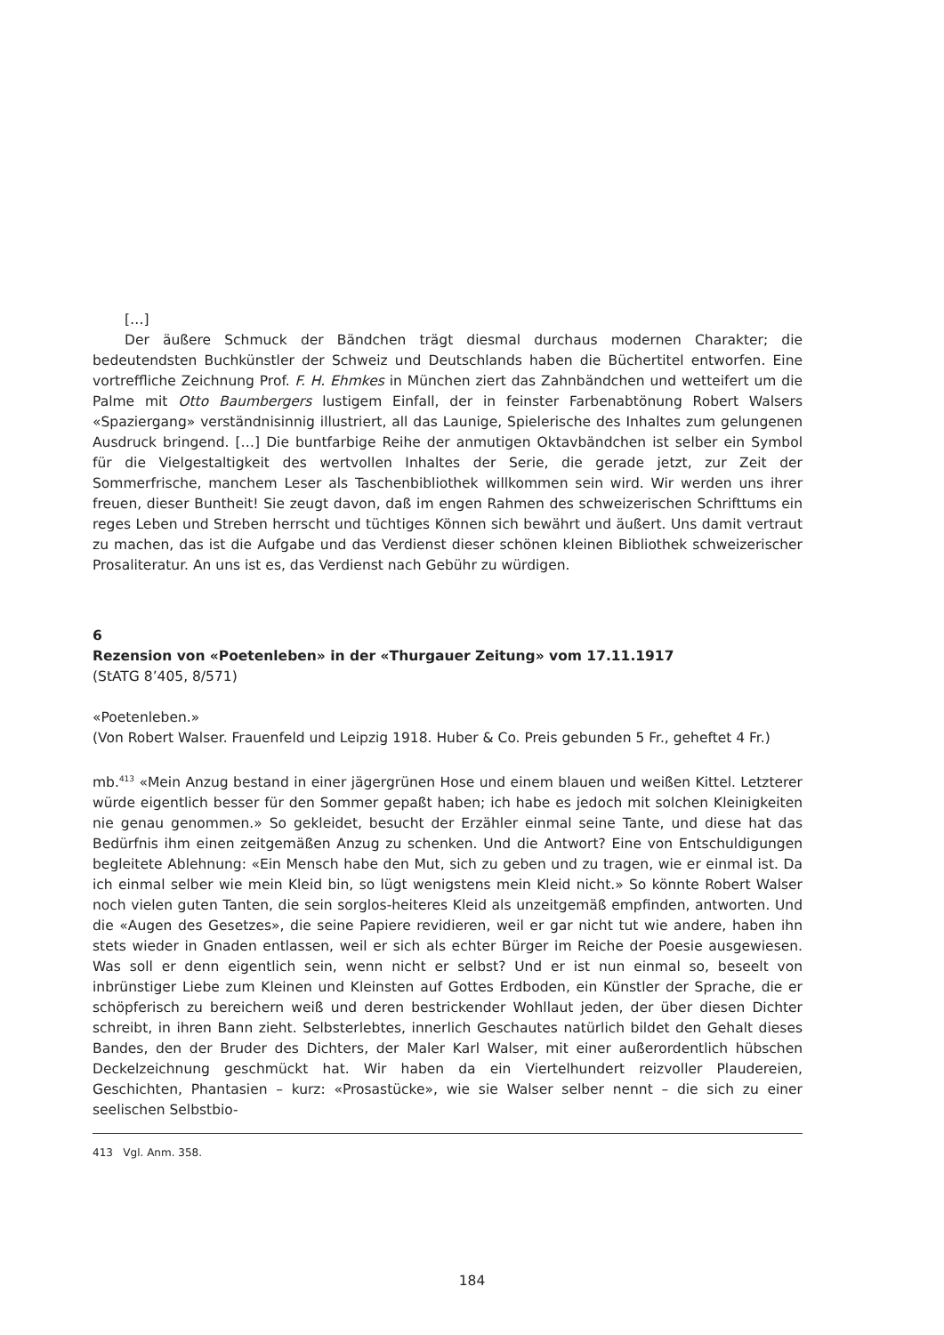[…]
Der äußere Schmuck der Bändchen trägt diesmal durchaus modernen Charakter; die bedeutendsten Buchkünstler der Schweiz und Deutschlands haben die Büchertitel entworfen. Eine vortreffliche Zeichnung Prof. F. H. Ehmkes in München ziert das Zahnbändchen und wetteifert um die Palme mit Otto Baumbergers lustigem Einfall, der in feinster Farbenabtönung Robert Walsers «Spaziergang» verständnisinnig illustriert, all das Launige, Spielerische des Inhaltes zum gelungenen Ausdruck bringend. […] Die buntfarbige Reihe der anmutigen Oktavbändchen ist selber ein Symbol für die Vielgestaltigkeit des wertvollen Inhaltes der Serie, die gerade jetzt, zur Zeit der Sommerfrische, manchem Leser als Taschenbibliothek willkommen sein wird. Wir werden uns ihrer freuen, dieser Buntheit! Sie zeugt davon, daß im engen Rahmen des schweizerischen Schrifttums ein reges Leben und Streben herrscht und tüchtiges Können sich bewährt und äußert. Uns damit vertraut zu machen, das ist die Aufgabe und das Verdienst dieser schönen kleinen Bibliothek schweizerischer Prosaliteratur. An uns ist es, das Verdienst nach Gebühr zu würdigen.
6
Rezension von «Poetenleben» in der «Thurgauer Zeitung» vom 17.11.1917
(StATG 8’405, 8/571)
«Poetenleben.»
(Von Robert Walser. Frauenfeld und Leipzig 1918. Huber & Co. Preis gebunden 5 Fr., geheftet 4 Fr.)
mb.<sup>413</sup> «Mein Anzug bestand in einer jägergrünen Hose und einem blauen und weißen Kittel. Letzterer würde eigentlich besser für den Sommer gepaßt haben; ich habe es jedoch mit solchen Kleinigkeiten nie genau genommen.» So gekleidet, besucht der Erzähler einmal seine Tante, und diese hat das Bedürfnis ihm einen zeitgemäßen Anzug zu schenken. Und die Antwort? Eine von Entschuldigungen begleitete Ablehnung: «Ein Mensch habe den Mut, sich zu geben und zu tragen, wie er einmal ist. Da ich einmal selber wie mein Kleid bin, so lügt wenigstens mein Kleid nicht.» So könnte Robert Walser noch vielen guten Tanten, die sein sorglos-heiteres Kleid als unzeitgemäß empfinden, antworten. Und die «Augen des Gesetzes», die seine Papiere revidieren, weil er gar nicht tut wie andere, haben ihn stets wieder in Gnaden entlassen, weil er sich als echter Bürger im Reiche der Poesie ausgewiesen. Was soll er denn eigentlich sein, wenn nicht er selbst? Und er ist nun einmal so, beseelt von inbrünstiger Liebe zum Kleinen und Kleinsten auf Gottes Erdboden, ein Künstler der Sprache, die er schöpferisch zu bereichern weiß und deren bestrickender Wohllaut jeden, der über diesen Dichter schreibt, in ihren Bann zieht. Selbsterlebtes, innerlich Geschautes natürlich bildet den Gehalt dieses Bandes, den der Bruder des Dichters, der Maler Karl Walser, mit einer außerordentlich hübschen Deckelzeichnung geschmückt hat. Wir haben da ein Viertelhundert reizvoller Plaudereien, Geschichten, Phantasien – kurz: «Prosastücke», wie sie Walser selber nennt – die sich zu einer seelischen Selbstbio-
413 Vgl. Anm. 358.
184